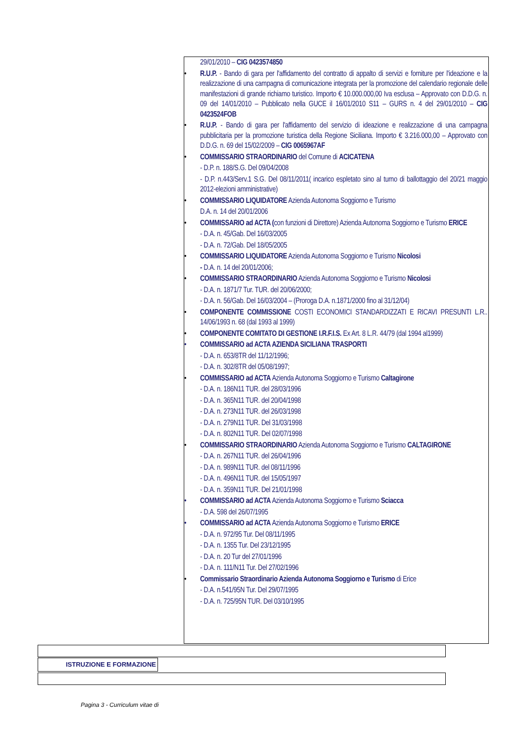29/01/2010 – CIG 0423574850
• R.U.P. - Bando di gara per l'affidamento del contratto di appalto di servizi e forniture per l'ideazione e la realizzazione di una campagna di comunicazione integrata per la promozione del calendario regionale delle manifestazioni di grande richiamo turistico. Importo € 10.000.000,00 Iva esclusa – Approvato con D.D.G. n. 09 del 14/01/2010 – Pubblicato nella GUCE il 16/01/2010 S11 – GURS n. 4 del 29/01/2010 – CIG 0423524FOB
• R.U.P. - Bando di gara per l'affidamento del servizio di ideazione e realizzazione di una campagna pubblicitaria per la promozione turistica della Regione Siciliana. Importo € 3.216.000,00 – Approvato con D.D.G. n. 69 del 15/02/2009 – CIG 0065967AF
• COMMISSARIO STRAORDINARIO del Comune di ACICATENA
- D.P. n. 188/S.G. Del 09/04/2008
- D.P. n.443/Serv.1 S.G. Del 08/11/2011( incarico espletato sino al turno di ballottaggio del 20/21 maggio 2012-elezioni amministrative)
• COMMISSARIO LIQUIDATORE Azienda Autonoma Soggiorno e Turismo
D.A. n. 14 del 20/01/2006
• COMMISSARIO ad ACTA (con funzioni di Direttore) Azienda Autonoma Soggiorno e Turismo ERICE
- D.A. n. 45/Gab. Del 16/03/2005
- D.A. n. 72/Gab. Del 18/05/2005
• COMMISSARIO LIQUIDATORE Azienda Autonoma Soggiorno e Turismo Nicolosi
- D.A. n. 14 del 20/01/2006;
• COMMISSARIO STRAORDINARIO Azienda Autonoma Soggiorno e Turismo Nicolosi
- D.A. n. 1871/7 Tur. TUR. del 20/06/2000;
- D.A. n. 56/Gab. Del 16/03/2004 – (Proroga D.A. n.1871/2000 fino al 31/12/04)
• COMPONENTE COMMISSIONE COSTI ECONOMICI STANDARDIZZATI E RICAVI PRESUNTI L.R.. 14/06/1993 n. 68 (dal 1993 al 1999)
• COMPONENTE COMITATO DI GESTIONE I.R.F.I.S. Ex Art. 8 L.R. 44/79 (dal 1994 al1999)
• COMMISSARIO ad ACTA AZIENDA SICILIANA TRASPORTI
- D.A. n. 653/8TR del 11/12/1996;
- D.A. n. 302/8TR del 05/08/1997;
• COMMISSARIO ad ACTA Azienda Autonoma Soggiorno e Turismo Caltagirone
- D.A. n. 186N11 TUR. del 28/03/1996
- D.A. n. 365N11 TUR. del 20/04/1998
- D.A. n. 273N11 TUR. del 26/03/1998
- D.A. n. 279N11 TUR. Del 31/03/1998
- D.A. n. 802N11 TUR. Del 02/07/1998
• COMMISSARIO STRAORDINARIO Azienda Autonoma Soggiorno e Turismo CALTAGIRONE
- D.A. n. 267N11 TUR. del 26/04/1996
- D.A. n. 989N11 TUR. del 08/11/1996
- D.A. n. 496N11 TUR. del 15/05/1997
- D.A. n. 359N11 TUR. Del 21/01/1998
• COMMISSARIO ad ACTA Azienda Autonoma Soggiorno e Turismo Sciacca
- D.A. 598 del 26/07/1995
• COMMISSARIO ad ACTA Azienda Autonoma Soggiorno e Turismo ERICE
- D.A. n. 972/95 Tur. Del 08/11/1995
- D.A. n. 1355 Tur. Del 23/12/1995
- D.A. n. 20 Tur del 27/01/1996
- D.A. n. 111/N11 Tur. Del 27/02/1996
• Commissario Straordinario Azienda Autonoma Soggiorno e Turismo di Erice
- D.A. n.541/95N Tur. Del 29/07/1995
- D.A. n. 725/95N TUR. Del 03/10/1995
ISTRUZIONE E FORMAZIONE
Pagina 3 - Curriculum vitae di